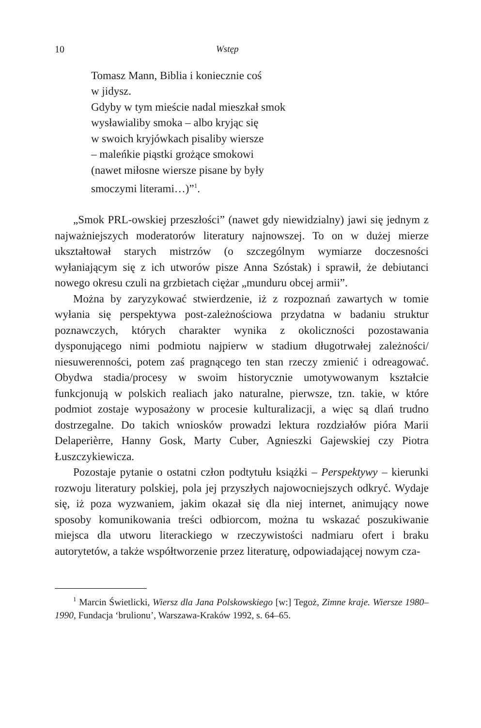10 Wstęp
Tomasz Mann, Biblia i koniecznie coś
w jidysz.
Gdyby w tym mieście nadal mieszkał smok
wysławialiby smoka – albo kryjąc się
w swoich kryjówkach pisaliby wiersze
– maleńkie piąstki grożące smokowi
(nawet miłosne wiersze pisane by były
smoczymi literami…)”<sup>1</sup>.
„Smok PRL-owskiej przeszłości” (nawet gdy niewidzialny) jawi się jednym z najważniejszych moderatorów literatury najnowszej. To on w dużej mierze ukształtował starych mistrzów (o szczególnym wymiarze doczesności wyłaniającym się z ich utworów pisze Anna Szóstak) i sprawił, że debiutanci nowego okresu czuli na grzbietach ciężar „munduru obcej armii”.
Można by zaryzykować stwierdzenie, iż z rozpoznań zawartych w tomie wyłania się perspektywa post-zależnościowa przydatna w badaniu struktur poznawczych, których charakter wynika z okoliczności pozostawania dysponującego nimi podmiotu najpierw w stadium długotrwałej zależności/ niesuwerenności, potem zaś pragnącego ten stan rzeczy zmienić i odreagować. Obydwa stadia/procesy w swoim historycznie umotywowanym kształcie funkcjonują w polskich realiach jako naturalne, pierwsze, tzn. takie, w które podmiot zostaje wyposażony w procesie kulturalizacji, a więc są dlań trudno dostrzegalne. Do takich wniosków prowadzi lektura rozdziałów pióra Marii Delaperièrre, Hanny Gosk, Marty Cuber, Agnieszki Gajewskiej czy Piotra Łuszczykiewicza.
Pozostaje pytanie o ostatni człon podtytułu książki – Perspektywy – kierunki rozwoju literatury polskiej, pola jej przyszłych najowocniejszych odkryć. Wydaje się, iż poza wyzwaniem, jakim okazał się dla niej internet, animujący nowe sposoby komunikowania treści odbiorcom, można tu wskazać poszukiwanie miejsca dla utworu literackiego w rzeczywistości nadmiaru ofert i braku autorytetów, a także współtworzenie przez literaturę, odpowiadającej nowym cza-
<sup>1</sup> Marcin Świetlicki, Wiersz dla Jana Polskowskiego [w:] Tegoż, Zimne kraje. Wiersze 1980–1990, Fundacja ‘brulionu’, Warszawa-Kraków 1992, s. 64–65.